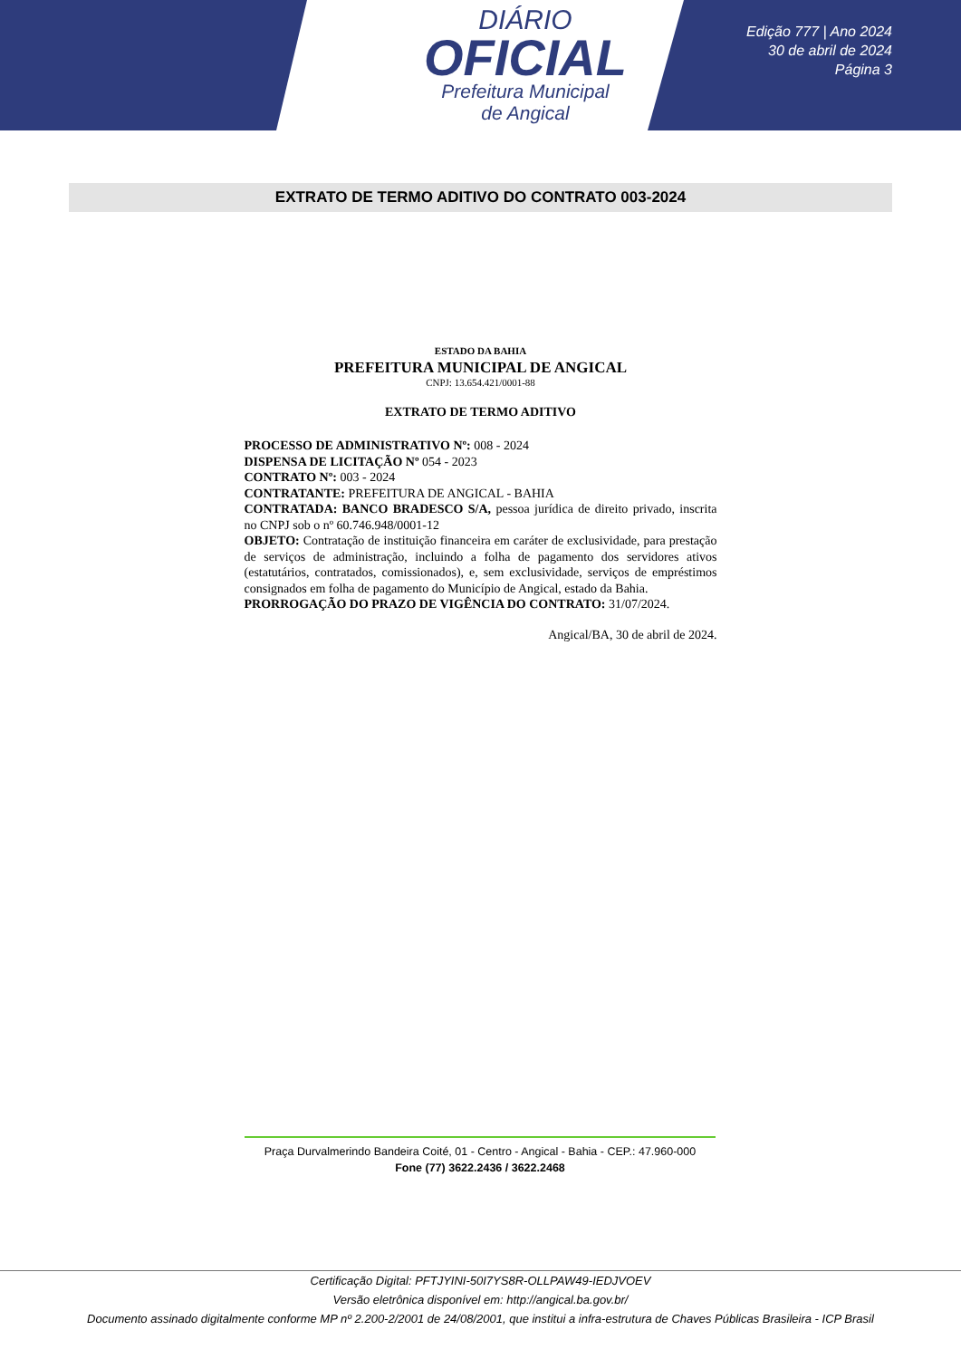DIÁRIO
OFICIAL
Prefeitura Municipal
de Angical
Edição 777 | Ano 2024
30 de abril de 2024
Página 3
EXTRATO DE TERMO ADITIVO DO CONTRATO 003-2024
ESTADO DA BAHIA
PREFEITURA MUNICIPAL DE ANGICAL
CNPJ: 13.654.421/0001-88
EXTRATO DE TERMO ADITIVO
PROCESSO DE ADMINISTRATIVO Nº: 008 - 2024
DISPENSA DE LICITAÇÃO Nº 054 - 2023
CONTRATO Nº: 003 - 2024
CONTRATANTE: PREFEITURA DE ANGICAL - BAHIA
CONTRATADA: BANCO BRADESCO S/A, pessoa jurídica de direito privado, inscrita no CNPJ sob o nº 60.746.948/0001-12
OBJETO: Contratação de instituição financeira em caráter de exclusividade, para prestação de serviços de administração, incluindo a folha de pagamento dos servidores ativos (estatutários, contratados, comissionados), e, sem exclusividade, serviços de empréstimos consignados em folha de pagamento do Município de Angical, estado da Bahia.
PRORROGAÇÃO DO PRAZO DE VIGÊNCIA DO CONTRATO: 31/07/2024.
Angical/BA, 30 de abril de 2024.
Praça Durvalmerindo Bandeira Coité, 01 - Centro - Angical - Bahia - CEP.: 47.960-000
Fone (77) 3622.2436 / 3622.2468
Certificação Digital: PFTJYINI-50I7YS8R-OLLPAW49-IEDJVOEV
Versão eletrônica disponível em: http://angical.ba.gov.br/
Documento assinado digitalmente conforme MP nº 2.200-2/2001 de 24/08/2001, que institui a infra-estrutura de Chaves Públicas Brasileira - ICP Brasil